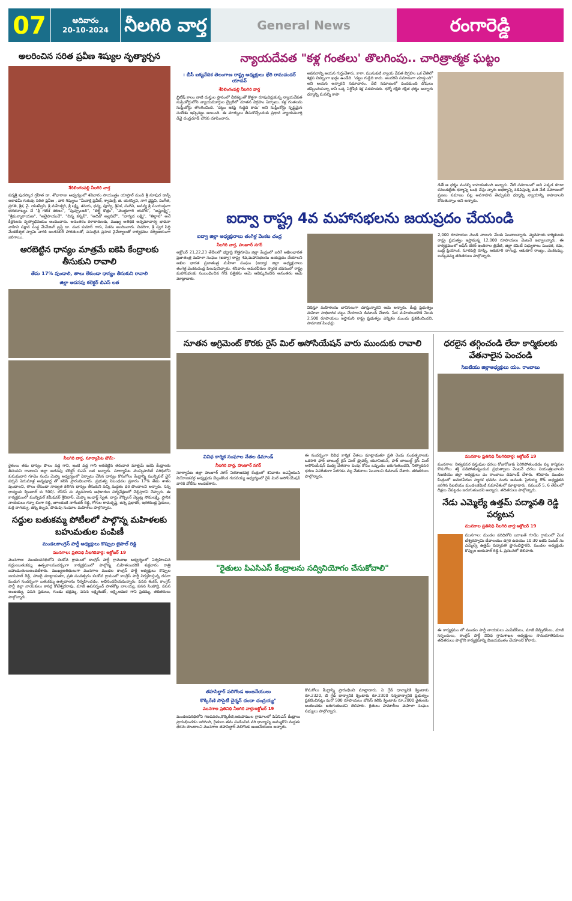07
ఆదివారం
20-10-2024
నీలగిరి వార్త
General News
రంగారెడ్డి
అలరించిన సరిత ప్రవీణ శిష్యుల నృత్యార్చన
శేరిలింగంపల్లి నీలగిరి వార్త
పద్మశ్రీ పురస్కార గ్రహీత డా. శోభారాజు ఆధ్వర్యంలో శనివారం సాయంత్రం యాప్రాల్ నుండి శ్రీ నూపుర డాన్స్ అకాడమీ గురువు సరిత ప్రవీణ , వారి శిష్యులు "మీనాక్షి ప్రవీణ్, శ్యామశ్రీ, జి. యశస్విని, నాగ వైష్ణవి, సంగీత, ప్రగతి, శ్రీక, వై. యశస్విని, శ్రీ మహేశ్వరి, శ్రీ లక్ష్మి, శనయ, ధన్య, పూర్వి, శ్రీనిక, సంగీని, అనన్య శ్రీ సంయుక్తంగా భరతనాట్యం చే "శ్రీ గణేశ శరణం", "పుష్పాంజలి", "తిల్లై కొత్తం", "ముద్దుగారె యశోద", "అష్టలక్ష్మి", "శ్రీమన్నారాయణ", "అలైపాయుదే", "చిన్న కన్నన్", "అదివో అల్లదివో", "భాగ్యద లక్ష్మి", "తిల్లాన" అనే కీర్తనలకు నృత్యాభినయం అందించారు. అనంతరం కళాకారులకు, ముఖ్య అతిథికి అన్నమాచార్య భావనా వాహిని పక్షాన సంస్థ మేనేజింగ్ ట్రస్టీ డా. నంద కుమార్ గారు, పీకను అందించారు. చివరిగా, శ్రీ స్వర సిద్ధి వేంకటేశ్వర స్వామి వారికి అంగనలిరే హారతులతో, పసందైన ప్రసాద నైవేద్యాలతో కార్యక్రమం దిగ్విజయంగా జరిగాయి.
ఆరబెట్టిన ధాన్యం మాత్రమే ఐకెపి కేంద్రాలకు తీసుకుని రావాలి
తేమ 17% వుండాలి, తాలు లేకుండా ధాన్యం తీసుకుని రావాలి
జిల్లా అదనపు కలెక్టర్ బిఎస్ లత
నీలగిరి వార్త, సూర్యాపేట టౌన్:-
రైతులు తమ ధాన్యం పొలం వద్ద గాని, ఇంటి వద్ద గాని ఆరబెట్టిన తరువాత మాత్రమే ఐకెపి కేంద్రాలకు తీసుకుని రావాలని జిల్లా అదనపు కలెక్టర్ బిఎస్ లత అన్నారు. సూర్యాపేట మున్సిపాలిటీ పరిధిలోని కుసుమవారి గూడెం నందు మెప్మా ఆధ్వర్యంలో ఏర్పాటు చేసిన ధాన్యం కొనుగోలు కేంద్రాన్ని మున్సిపల్ చైర్ పర్సన్ పెరుమాళ్ల అన్నపూర్ణ తో కలిసి ప్రారంభించారు. ప్రభుత్వ నిబంధనల ప్రకారం 17% తేమ శాతం వుండాలని, తాలు లేకుండా నాణ్యత కలిగిన ధాన్యం తీసుకుని వచ్చి మద్దతు ధర పొందాలని అన్నారు. సన్న ధాన్యంకు క్వింటాల్ కు 500/- బోనస్ ను వ్యవసాయ అధికారుల పర్యవేక్షణలో చెల్లిస్తారని చెప్పారు. ఈ కార్యక్రమంలో మున్సిపల్ కమీషనర్ శ్రీనివాస్, మెప్మా ఇంఛార్జ్ స్వేత, వార్డు కౌన్సిలర్ నెల్లుట్ల సోమలక్ష్మి, స్థానిక నాయకులు గన్నా లింగా రెడ్డి, జూలకంటి నాగేందర్ రెడ్డి, గోగుల రామకృష్ణ, జిన్న ప్రభాకర్, ఇరగదిండ్ల సైదులు, కుర్రి నాగయ్య, జిన్న కల్పన, పొదుపు సంఘాల మహిళలు పాల్గొన్నారు.
సద్దుల బతుకమ్మ పోటీలలో పాల్గొన్న మహిళలకు బహుమతుల పంపిణీ
మండలకాంగ్రెస్ పార్టీ అధ్యక్షులు కొప్పుల జైపాల్ రెడ్డి
మునగాల: ప్రతినిధి నీలగిరివార్త: అక్టోబర్ 19
మునగాల: మండలపరిధిలోని కలకోవ గ్రామంలో కాంగ్రెస్ పార్టీ గ్రామశాఖ ఆధ్వర్యంలో నిర్వహించిన సద్దులబతుకమ్మ ఉత్సవాలసందర్భంగా కార్యక్రమంలో పాల్గొన్న మహిళలందరికీ శుక్రవారం రాత్రి బహుమతులుఅందజేశారు. ముఖ్యఅతిథులుగా మునగాల మండల కాంగ్రెస్ పార్టీ అధ్యక్షులు కొప్పుల జయపాల్ రెడ్డి, హాజరై మాట్లాడుతూ, ప్రతి సంవత్సరం కలకోవ గ్రామంలో కాంగ్రెస్ పార్టీ నిర్వహిస్తున్న దసరా పండుగ సందర్భంగా బతుకమ్మ ఉత్సవాలను నిర్వహించడం, అభినందనీయమన్నారు. పసన శంకర్, కాంగ్రెస్ పార్టీ జిల్లా నాయకులు కాసర్ల కోటేశ్వరరావు, మాజీ ఉపసర్పంచ్ పాతకోట్ల బాలయ్య, పసన సింహాద్రి, పసన అంజయ్య, పసన సైదులు, గుండు భద్రమ్మ, పసన లక్ష్మిశంకర్, లక్ష్మి,అమర గాని సైదమ్మ, తదితరులు పాల్గొన్నారు.
న్యాయదేవత "కళ్ల గంతలు' తొలగింపు.. చారిత్రాత్మక ఘట్టం
: బీసీ ఐక్యవేదిక తెలంగాణ రాష్ట్ర అధ్యక్షులు భేరి రామచందర్ యాదవ్
శేరిలింగంపల్లి నీలగిరి వార్త
బ్రిటీష్ కాలం నాటి దుస్తుల స్థానంలో చీరకట్టుతో కొత్తగా రూపుదిద్దుకున్న న్యాయదేవత సుప్రీంకోర్టులోని న్యాయమూర్తుల లైబ్రరీలో నూతన విగ్రహం ఏర్పాటు. కళ్ల గంతలను సుప్రీంకోర్టు తొలగించింది. 'చట్టం ఇకపై గుడ్డిది కాదు' అని సుప్రీంకోర్టు స్పష్టమైన సందేశం ఇచ్చినట్టు అయింది. ఈ మార్పులు తీసుకొచ్చేందుకు ప్రధాన న్యాయమూర్తి డీవై చంద్రచూడ్ చొరవ చూపించారు.
అవసరాన్ని ఆయన గుర్తుచేశారు. కాగా, మునుపటి న్యాయ దేవత విగ్రహం ఒక చేతిలో శిక్షకు చిహ్నంగా ఖడ్గం ఉండేది. 'చట్టం గుడ్డిది కాదు. అందరినీ సమానంగా చూస్తుంది" అని ఆయన అన్నారని సమాచారం. నేటి సమాజంలో వందమంది దోషులు తప్పించుకున్నా కానీ ఒక్క నిర్దోషికి శిక్ష పడకూడదు. ధర్మో రక్షితి రక్షిత ధర్మం అన్నారు ధర్మాన్ని మనల్ని కాపా
డితే ఆ ధర్మం మనల్ని కాపాడుతుంది అన్నారు. నేటి సమాజంలో అది ఎక్కడ కూడా కనబడట్లేదు ధర్మాన్ని బంధి చేస్తు న్నారు అధర్మాన్ని నడిపిస్తున్న మరి నేటి సమాజంలో ప్రజలు సమాజం పట్ల అవగాహన తెచ్చుకుని ధర్మాన్ని న్యాయాన్ని కాపాడాలని కోరుతున్నాం అని అన్నారు.
ఐద్వా రాష్ట్ర 4వ మహాసభలను జయప్రదం చేయండి
ఐద్వా జిల్లా అధ్యక్షురాలు తంగెళ్ల వెంకట చంద్ర
నీలగిరి వార్త, హుజూర్ నగర్
అక్టోబర్ 21,22,23 తేదీలలో భద్రాద్రి కొత్తగూడెం జిల్లా కేంద్రంలో జరిగే అఖిలభారత ప్రజాతంత్ర మహిళా సంఘం (ఐద్వా) రాష్ట్ర 4వ,మహాసభలను జయప్రదం చేయాలని అఖిల భారత ప్రజాతంత్ర మహిళా సంఘం (ఐద్వా) జిల్లా అధ్యక్షురాలు తంగెళ్ల.వెంకటచంద్ర పిలుపునిచ్చారు. శనివారం అమరవీరుల స్మారక భవనంలో రాష్ట్ర మహాసభలకు సంబంధించిన గోడ పత్రికను ఆమె ఆవిష్కరించిన అనంతరం ఆమె మాట్లాడారు.
విధిస్తూ మహిళలను బానిసలుగా చూస్తున్నారని ఆమె అన్నారు. కేంద్ర ప్రభుత్వం మహిళా సాధికారిక చట్టం చేయాలని డిమాండ్ చేశారు. పేద మహిళలందరికీ నెలకు 2,500 రూపాయలు ఇస్తామని రాష్ట్ర ప్రభుత్వం ఎన్నికల ముందు ప్రకటించిందని, సామాజిక పింఛన్లు
2,000 రూపాయల నుండి నాలుగు వేలకు పెంచాలన్నారు. వ్యవసాయ కార్మికులకు రాష్ట్ర ప్రభుత్వం ఇస్తామన్న 12,000 రూపాయలు వెంటనే ఇవ్వాలన్నారు. ఈ కార్యక్రమంలో ఆఫీస్ బేరర్ ఇందిరాల త్రివేణి, జిల్లా కమిటీ సభ్యురాలు సుందర, రమ, బుద్ధి ప్రియాంక, సూరపల్లి రూప్సి, ఆకుకూరి నాగేంద్ర, ఆకుకూరి రాజ్యం, వెంకటమ్మ, లచ్చువమ్మ తదితరులు పాల్గొన్నారు.
నూతన అగ్రిమెంట్ కొరకు రైస్ మిల్ అసోసియేషన్ వారు ముందుకు రావాలి
వివిధ కార్మిక సంఘాల నేతల డిమాండ్
నీలగిరి వార్త, హుజూర్ నగర్
సూర్యాపేట జిల్లా హుజూర్ నగర్ నియోజకవర్గ కేంద్రంలో శనివారం ఐఎన్టీయుసి నియోజకవర్గ అధ్యక్షుడు బెల్లంకొండ గురవయ్య ఆధ్వర్యంలో రైస్ మిల్ అసోసియేషన్ వారికి నోటీసు అందజేశారు.
ఈ సందర్భంగా వివిధ కార్మిక నేతలు మాట్లాడుతూ ప్రతి రెండు సంవత్సరాలకు ఒకసారి ఫార్ బాయిల్డ్ రైస్ మిల్ డ్రైవర్స్ యూనియన్, ఫార్ బాయిల్డ్ రైస్ మిల్ అసోసియేషన్ మధ్య వేతనాల పెంపు కోసం ఒప్పందం జరుగుతుందని, నిత్యావసర ధరలు విపరీతంగా పెరగడం వల్ల వేతనాలు పెంచాలని డిమాండ్ చేశారు. తదితరులు పాల్గొన్నారు.
"రైతులు పిఎసిఎస్ కేంద్రాలను సద్వినియోగం చేసుకోవాలి"
తహసిల్దార్ వలిగొండ ఆంజనేయులు
కొక్కిరేణి సొసైటీ చైర్మన్ చందా చంద్రయ్య"
మునగాల ప్రతినిధి నీలగిరి వార్త:అక్టోబర్ 19
మండలపరిధిలోని గణపవరం,కొక్కిరేణి,ఆకుపాముల గ్రామాలలో పిఏసిఎస్ కేంద్రాలు ప్రారంభించడం జరిగింది, రైతులు తమ పండించిన వరి ధాన్యాన్ని అమ్ముకొని మద్దతు ధరను పొందాలని మునగాల తహసిల్దార్ వలిగొండ ఆంజనేయులు అన్నారు.
కొనుగోలు కేంద్రాన్ని ప్రారంభించి మాట్లాడారు. ఏ గ్రేడ్ ధాన్యానికి క్వింటాకు రూ.2320, బి గ్రేడ్ ధాన్యానికి క్వింటాకు రూ.2300 సన్నధాన్యానికి ప్రభుత్వం ప్రకటించినట్లు మరో 500 రూపాయలు బోనస్ కలిపి క్వింటాకు రూ.2800 రైతులకు అందించడం జరుగుతుందని తెలిపారు. రైతులు హమాలీలు మహిళా సంఘం సభ్యులు పాల్గొన్నారు.
ధరలైన తగ్గించండి లేదా కార్మికులకు వేతనాలైన పెంచండి
సిఐటియు జిల్లాఅధ్యక్షులు యం. రాంబాబు
మునగాల ప్రతినిధి నీలగిరివార్త: అక్టోబర్ 19
మునగాల: నిత్యవసర వస్తువుల ధరలు రోజురోజుకు పెరిగిపోతుండడం వల్ల కార్మికుల కొనుగోలు శక్తి పడిపోతున్నందున ప్రభుత్వాలు వెంటనే ధరలు నియంత్రించాలని సిఐటియు జిల్లా అధ్యక్షులు ఎం రాంబాబు డిమాండ్ చేశారు. శనివారం మండల కేంద్రంలో అమరవీరుల స్మారక భవనం నందు అనంతు సైదయ్య గౌడ్ అధ్యక్షతన జరిగిన సిఐటియు మండలకమిటీ సమావేశంలో మాట్లాడారు. నవంబర్ 5, 6 తేదీలలో దీక్షలు చేపట్టడం జరుగుతుందని అన్నారు. తదితరులు పాల్గొన్నారు.
నేడు ఎమ్మెల్యే ఉత్తమ్ పద్మావతి రెడ్డి పర్యటన
మునగాల ప్రతినిధి నీలగిరి వార్త:అక్టోబర్ 19
మునగాల: మండల పరిధిలోని బరాఖత్ గూడెం గ్రామంలో వెంక టేశ్వరస్వామి దేవాలయం దగ్గర ఉదయం 10:30 ఐకెపి సెంటర్ ను ఎమ్మెల్యే ఉత్తమ్ పద్మావతి ప్రారంభిస్తారని, మండల అధ్యక్షుడు కొప్పుల జయపాల్ రెడ్డి ఓ ప్రకటనలో తెలిపారు.
ఈ కార్యక్రమం లో మండల పార్టీ నాయకులు ఎంపీటీసీలు, మాజీ జెడ్పిటిసీలు, మాజీ సర్పంచులు, కాంగ్రెస్ పార్టీ వివిధ గ్రామశాఖల అధ్యక్షులు సానుభూతిపరులు తదితరులు పాల్గొని కార్యక్రమాన్ని విజయవంతం చేయాలని కోరారు.